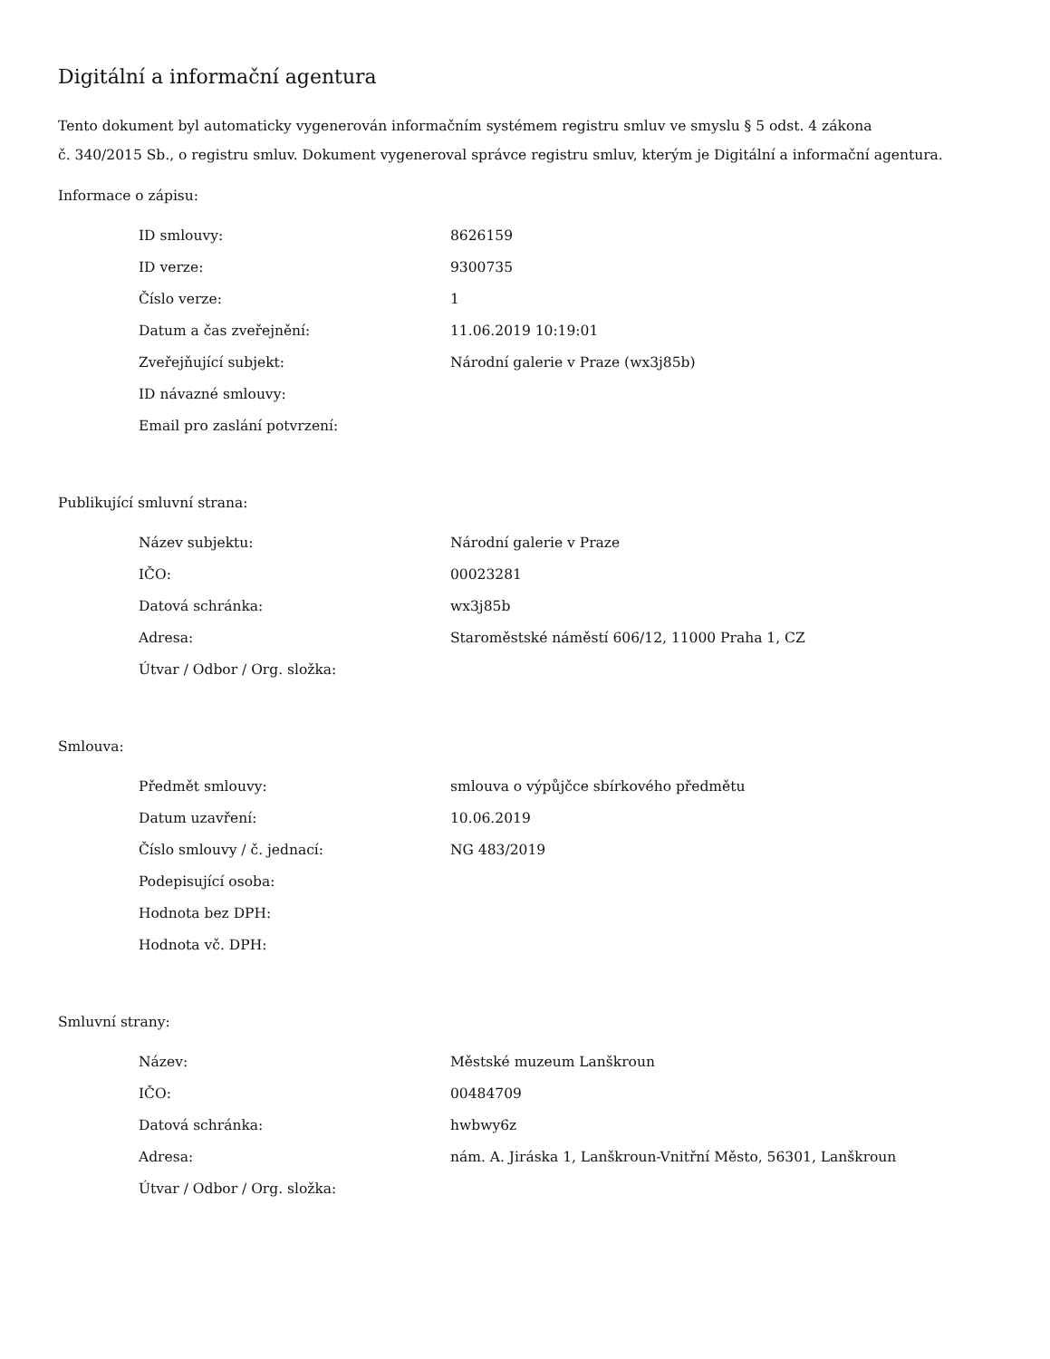Digitální a informační agentura
Tento dokument byl automaticky vygenerován informačním systémem registru smluv ve smyslu § 5 odst. 4 zákona
č. 340/2015 Sb., o registru smluv. Dokument vygeneroval správce registru smluv, kterým je Digitální a informační agentura.
Informace o zápisu:
| ID smlouvy: | 8626159 |
| ID verze: | 9300735 |
| Číslo verze: | 1 |
| Datum a čas zveřejnění: | 11.06.2019 10:19:01 |
| Zveřejňující subjekt: | Národní galerie v Praze (wx3j85b) |
| ID návazné smlouvy: | |
| Email pro zaslání potvrzení: | |
Publikující smluvní strana:
| Název subjektu: | Národní galerie v Praze |
| IČO: | 00023281 |
| Datová schránka: | wx3j85b |
| Adresa: | Staroměstské náměstí 606/12, 11000 Praha 1, CZ |
| Útvar / Odbor / Org. složka: | |
Smlouva:
| Předmět smlouvy: | smlouva o výpůjčce sbírkového předmětu |
| Datum uzavření: | 10.06.2019 |
| Číslo smlouvy / č. jednací: | NG 483/2019 |
| Podepisující osoba: | |
| Hodnota bez DPH: | |
| Hodnota vč. DPH: | |
Smluvní strany:
| Název: | Městské muzeum Lanškroun |
| IČO: | 00484709 |
| Datová schránka: | hwbwy6z |
| Adresa: | nám. A. Jiráska 1, Lanškroun-Vnitřní Město, 56301, Lanškroun |
| Útvar / Odbor / Org. složka: | |